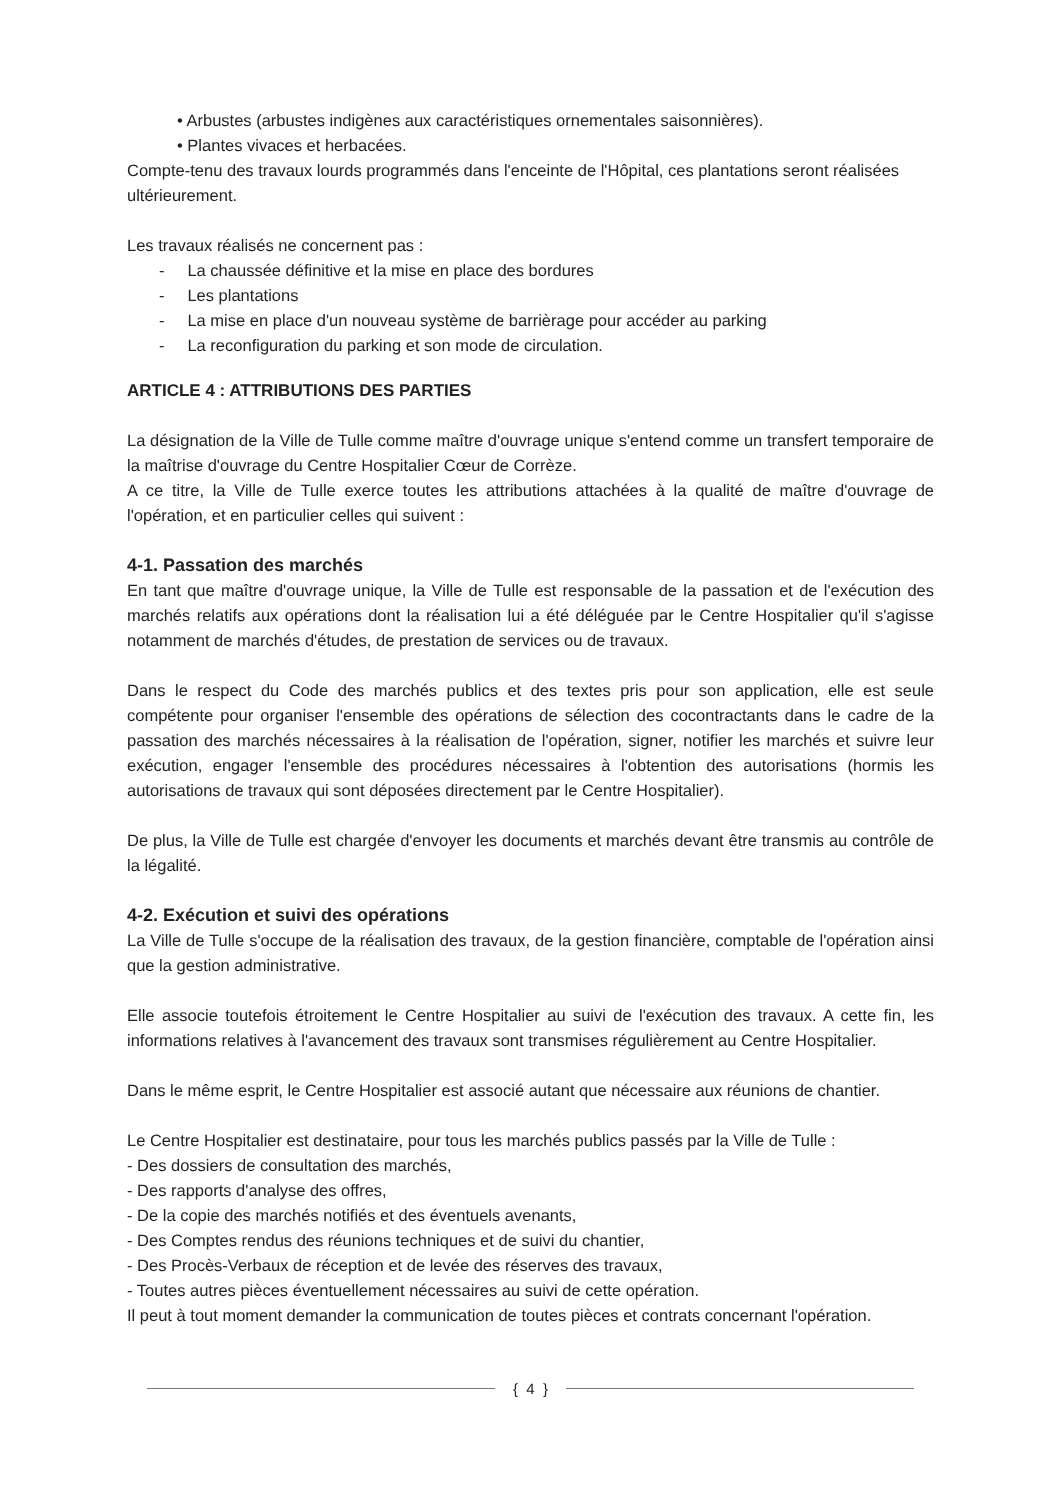• Arbustes (arbustes indigènes aux caractéristiques ornementales saisonnières).
• Plantes vivaces et herbacées.
Compte-tenu des travaux lourds programmés dans l'enceinte de l'Hôpital, ces plantations seront réalisées ultérieurement.
Les travaux réalisés ne concernent pas :
- La chaussée définitive et la mise en place des bordures
- Les plantations
- La mise en place d'un nouveau système de barrièrage pour accéder au parking
- La reconfiguration du parking et son mode de circulation.
ARTICLE 4 : ATTRIBUTIONS DES PARTIES
La désignation de la Ville de Tulle comme maître d'ouvrage unique s'entend comme un transfert temporaire de la maîtrise d'ouvrage du Centre Hospitalier Cœur de Corrèze.
A ce titre, la Ville de Tulle exerce toutes les attributions attachées à la qualité de maître d'ouvrage de l'opération, et en particulier celles qui suivent :
4-1. Passation des marchés
En tant que maître d'ouvrage unique, la Ville de Tulle est responsable de la passation et de l'exécution des marchés relatifs aux opérations dont la réalisation lui a été déléguée par le Centre Hospitalier qu'il s'agisse notamment de marchés d'études, de prestation de services ou de travaux.
Dans le respect du Code des marchés publics et des textes pris pour son application, elle est seule compétente pour organiser l'ensemble des opérations de sélection des cocontractants dans le cadre de la passation des marchés nécessaires à la réalisation de l'opération, signer, notifier les marchés et suivre leur exécution, engager l'ensemble des procédures nécessaires à l'obtention des autorisations (hormis les autorisations de travaux qui sont déposées directement par le Centre Hospitalier).
De plus, la Ville de Tulle est chargée d'envoyer les documents et marchés devant être transmis au contrôle de la légalité.
4-2. Exécution et suivi des opérations
La Ville de Tulle s'occupe de la réalisation des travaux, de la gestion financière, comptable de l'opération ainsi que la gestion administrative.
Elle associe toutefois étroitement le Centre Hospitalier au suivi de l'exécution des travaux. A cette fin, les informations relatives à l'avancement des travaux sont transmises régulièrement au Centre Hospitalier.
Dans le même esprit, le Centre Hospitalier est associé autant que nécessaire aux réunions de chantier.
Le Centre Hospitalier est destinataire, pour tous les marchés publics passés par la Ville de Tulle :
- Des dossiers de consultation des marchés,
- Des rapports d'analyse des offres,
- De la copie des marchés notifiés et des éventuels avenants,
- Des Comptes rendus des réunions techniques et de suivi du chantier,
- Des Procès-Verbaux de réception et de levée des réserves des travaux,
- Toutes autres pièces éventuellement nécessaires au suivi de cette opération.
Il peut à tout moment demander la communication de toutes pièces et contrats concernant l'opération.
{ 4 }